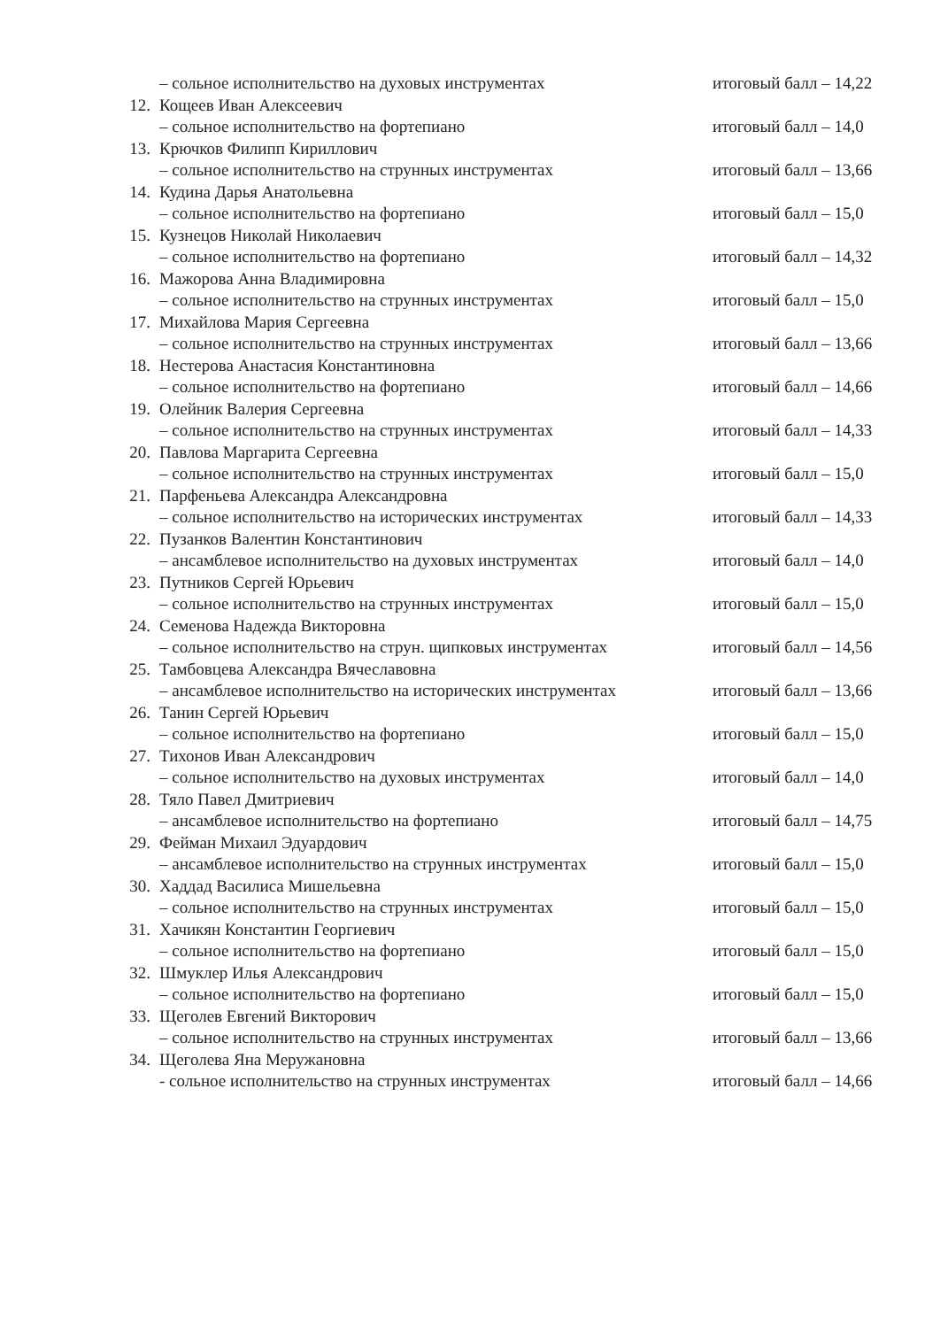– сольное исполнительство на духовых инструментах итоговый балл – 14,22
12. Кощеев Иван Алексеевич
– сольное исполнительство на фортепиано итоговый балл – 14,0
13. Крючков Филипп Кириллович
– сольное исполнительство на струнных инструментах итоговый балл – 13,66
14. Кудина Дарья Анатольевна
– сольное исполнительство на фортепиано итоговый балл – 15,0
15. Кузнецов Николай Николаевич
– сольное исполнительство на фортепиано итоговый балл – 14,32
16. Мажорова Анна Владимировна
– сольное исполнительство на струнных инструментах итоговый балл – 15,0
17. Михайлова Мария Сергеевна
– сольное исполнительство на струнных инструментах итоговый балл – 13,66
18. Нестерова Анастасия Константиновна
– сольное исполнительство на фортепиано итоговый балл – 14,66
19. Олейник Валерия Сергеевна
– сольное исполнительство на струнных инструментах итоговый балл – 14,33
20. Павлова Маргарита Сергеевна
– сольное исполнительство на струнных инструментах итоговый балл – 15,0
21. Парфеньева Александра Александровна
– сольное исполнительство на исторических инструментах итоговый балл – 14,33
22. Пузанков Валентин Константинович
– ансамблевое исполнительство на духовых инструментах итоговый балл – 14,0
23. Путников Сергей Юрьевич
– сольное исполнительство на струнных инструментах итоговый балл – 15,0
24. Семенова Надежда Викторовна
– сольное исполнительство на струн. щипковых инструментах итоговый балл – 14,56
25. Тамбовцева Александра Вячеславовна
– ансамблевое исполнительство на исторических инструментах итоговый балл – 13,66
26. Танин Сергей Юрьевич
– сольное исполнительство на фортепиано итоговый балл – 15,0
27. Тихонов Иван Александрович
– сольное исполнительство на духовых инструментах итоговый балл – 14,0
28. Тяло Павел Дмитриевич
– ансамблевое исполнительство на фортепиано итоговый балл – 14,75
29. Фейман Михаил Эдуардович
– ансамблевое исполнительство на струнных инструментах итоговый балл – 15,0
30. Хаддад Василиса Мишельевна
– сольное исполнительство на струнных инструментах итоговый балл – 15,0
31. Хачикян Константин Георгиевич
– сольное исполнительство на фортепиано итоговый балл – 15,0
32. Шмуклер Илья Александрович
– сольное исполнительство на фортепиано итоговый балл – 15,0
33. Щеголев Евгений Викторович
– сольное исполнительство на струнных инструментах итоговый балл – 13,66
34. Щеголева Яна Меружановна
- сольное исполнительство на струнных инструментах итоговый балл – 14,66